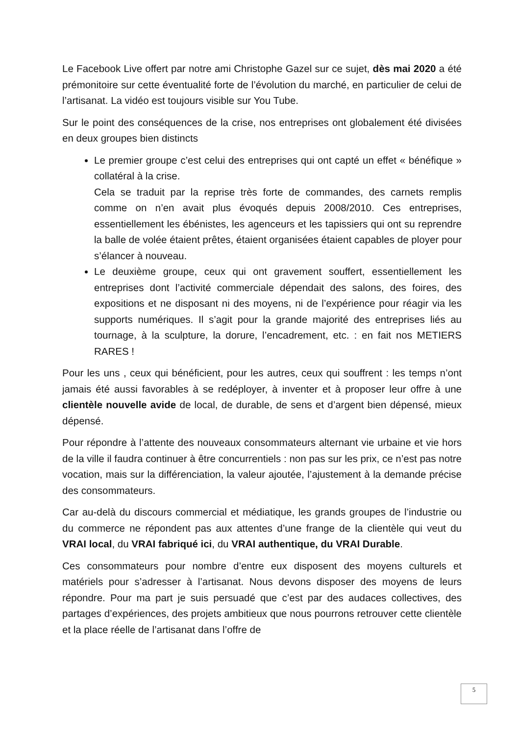Le Facebook Live offert par notre ami Christophe Gazel sur ce sujet, dès mai 2020 a été prémonitoire sur cette éventualité forte de l’évolution du marché, en particulier de celui de l’artisanat. La vidéo est toujours visible sur You Tube.
Sur le point des conséquences de la crise, nos entreprises ont globalement été divisées en deux groupes bien distincts
Le premier groupe c’est celui des entreprises qui ont capté un effet « bénéfique » collatéral à la crise.
Cela se traduit par la reprise très forte de commandes, des carnets remplis comme on n’en avait plus évoqués depuis 2008/2010. Ces entreprises, essentiellement les ébénistes, les agenceurs et les tapissiers qui ont su reprendre la balle de volée étaient prêtes, étaient organisées étaient capables de ployer pour s’élancer à nouveau.
Le deuxième groupe, ceux qui ont gravement souffert, essentiellement les entreprises dont l’activité commerciale dépendait des salons, des foires, des expositions et ne disposant ni des moyens, ni de l’expérience pour réagir via les supports numériques. Il s’agit pour la grande majorité des entreprises liés au tournage, à la sculpture, la dorure, l’encadrement, etc. : en fait nos METIERS RARES !
Pour les uns , ceux qui bénéficient, pour les autres, ceux qui souffrent : les temps n’ont jamais été aussi favorables à se redéployer, à inventer et à proposer leur offre à une clientèle nouvelle avide de local, de durable, de sens et d’argent bien dépensé, mieux dépensé.
Pour répondre à l’attente des nouveaux consommateurs alternant vie urbaine et vie hors de la ville il faudra continuer à être concurrentiels : non pas sur les prix, ce n’est pas notre vocation, mais sur la différenciation, la valeur ajoutée, l’ajustement à la demande précise des consommateurs.
Car au-delà du discours commercial et médiatique, les grands groupes de l’industrie ou du commerce ne répondent pas aux attentes d’une frange de la clientèle qui veut du VRAI local, du VRAI fabriqué ici, du VRAI authentique, du VRAI Durable.
Ces consommateurs pour nombre d’entre eux disposent des moyens culturels et matériels pour s’adresser à l’artisanat. Nous devons disposer des moyens de leurs répondre. Pour ma part je suis persuadé que c’est par des audaces collectives, des partages d’expériences, des projets ambitieux que nous pourrons retrouver cette clientèle et la place réelle de l’artisanat dans l’offre de
5